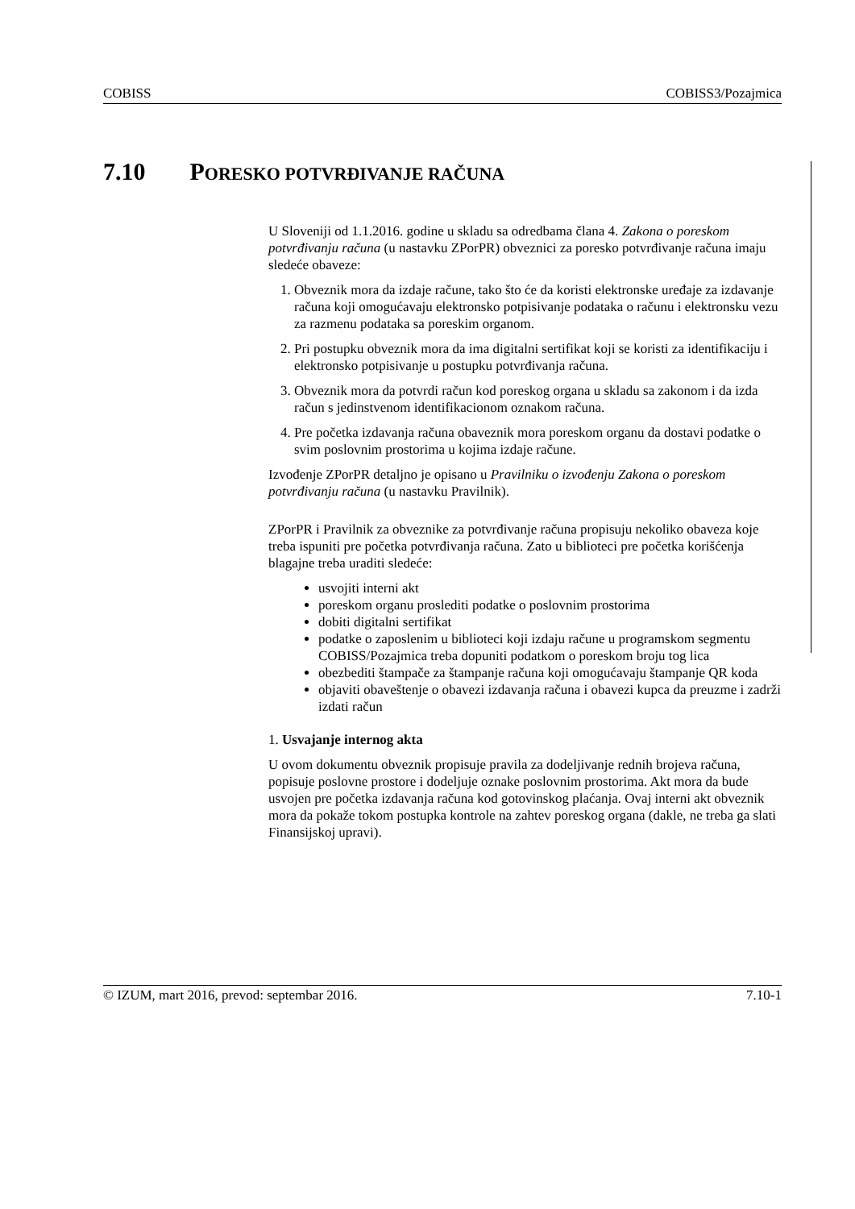COBISS COBISS3/Pozajmica
7.10 PORESKO POTVRĐIVANJE RAČUNA
U Sloveniji od 1.1.2016. godine u skladu sa odredbama člana 4. Zakona o poreskom potvrđivanju računa (u nastavku ZPorPR) obveznici za poresko potvrđivanje računa imaju sledeće obaveze:
1. Obveznik mora da izdaje račune, tako što će da koristi elektronske uređaje za izdavanje računa koji omogućavaju elektronsko potpisivanje podataka o računu i elektronsku vezu za razmenu podataka sa poreskim organom.
2. Pri postupku obveznik mora da ima digitalni sertifikat koji se koristi za identifikaciju i elektronsko potpisivanje u postupku potvrđivanja računa.
3. Obveznik mora da potvrdi račun kod poreskog organa u skladu sa zakonom i da izda račun s jedinstvenom identifikacionom oznakom računa.
4. Pre početka izdavanja računa obaveznik mora poreskom organu da dostavi podatke o svim poslovnim prostorima u kojima izdaje račune.
Izvođenje ZPorPR detaljno je opisano u Pravilniku o izvođenju Zakona o poreskom potvrđivanju računa (u nastavku Pravilnik).
ZPorPR i Pravilnik za obveznike za potvrđivanje računa propisuju nekoliko obaveza koje treba ispuniti pre početka potvrđivanja računa. Zato u biblioteci pre početka korišćenja blagajne treba uraditi sledeće:
usvojiti interni akt
poreskom organu proslediti podatke o poslovnim prostorima
dobiti digitalni sertifikat
podatke o zaposlenim u biblioteci koji izdaju račune u programskom segmentu COBISS/Pozajmica treba dopuniti podatkom o poreskom broju tog lica
obezbediti štampače za štampanje računa koji omogućavaju štampanje QR koda
objaviti obaveštenje o obavezi izdavanja računa i obavezi kupca da preuzme i zadrži izdati račun
1. Usvajanje internog akta
U ovom dokumentu obveznik propisuje pravila za dodeljivanje rednih brojeva računa, popisuje poslovne prostore i dodeljuje oznake poslovnim prostorima. Akt mora da bude usvojen pre početka izdavanja računa kod gotovinskog plaćanja. Ovaj interni akt obveznik mora da pokaže tokom postupka kontrole na zahtev poreskog organa (dakle, ne treba ga slati Finansijskoj upravi).
© IZUM, mart 2016, prevod: septembar 2016. 7.10-1